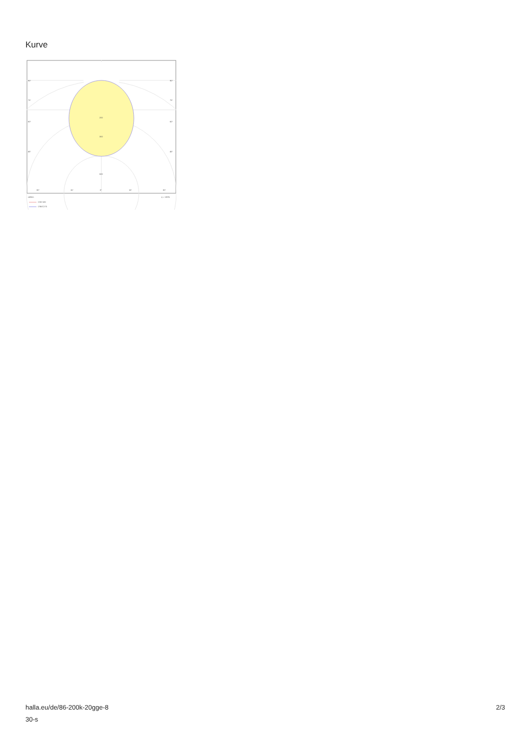Kurve
90°
90°
75°
75°
60°
60°
45°
45°
200
300
500
30°
15°
0°
15°
30°
cd/klm
η = 100%
C0/C180
C90/C270
halla.eu/de/86-200k-20gge-8
30-s
2/3